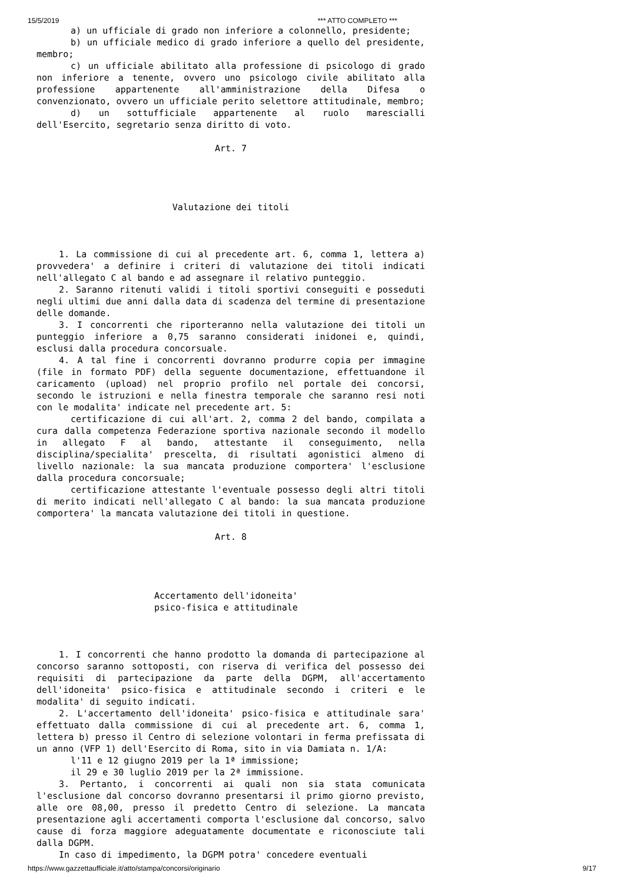15/5/2019 *** ATTO COMPLETO ***
a) un ufficiale di grado non inferiore a colonnello, presidente;
b) un ufficiale medico di grado inferiore a quello del presidente, membro;
c) un ufficiale abilitato alla professione di psicologo di grado non inferiore a tenente, ovvero uno psicologo civile abilitato alla professione appartenente all'amministrazione della Difesa o convenzionato, ovvero un ufficiale perito selettore attitudinale, membro;
d) un sottufficiale appartenente al ruolo marescialli dell'Esercito, segretario senza diritto di voto.
Art. 7
Valutazione dei titoli
1. La commissione di cui al precedente art. 6, comma 1, lettera a) provvedera' a definire i criteri di valutazione dei titoli indicati nell'allegato C al bando e ad assegnare il relativo punteggio.
2. Saranno ritenuti validi i titoli sportivi conseguiti e posseduti negli ultimi due anni dalla data di scadenza del termine di presentazione delle domande.
3. I concorrenti che riporteranno nella valutazione dei titoli un punteggio inferiore a 0,75 saranno considerati inidonei e, quindi, esclusi dalla procedura concorsuale.
4. A tal fine i concorrenti dovranno produrre copia per immagine (file in formato PDF) della seguente documentazione, effettuandone il caricamento (upload) nel proprio profilo nel portale dei concorsi, secondo le istruzioni e nella finestra temporale che saranno resi noti con le modalita' indicate nel precedente art. 5:
certificazione di cui all'art. 2, comma 2 del bando, compilata a cura dalla competenza Federazione sportiva nazionale secondo il modello in allegato F al bando, attestante il conseguimento, nella disciplina/specialita' prescelta, di risultati agonistici almeno di livello nazionale: la sua mancata produzione comportera' l'esclusione dalla procedura concorsuale;
certificazione attestante l'eventuale possesso degli altri titoli di merito indicati nell'allegato C al bando: la sua mancata produzione comportera' la mancata valutazione dei titoli in questione.
Art. 8
Accertamento dell'idoneita'
psico-fisica e attitudinale
1. I concorrenti che hanno prodotto la domanda di partecipazione al concorso saranno sottoposti, con riserva di verifica del possesso dei requisiti di partecipazione da parte della DGPM, all'accertamento dell'idoneita' psico-fisica e attitudinale secondo i criteri e le modalita' di seguito indicati.
2. L'accertamento dell'idoneita' psico-fisica e attitudinale sara' effettuato dalla commissione di cui al precedente art. 6, comma 1, lettera b) presso il Centro di selezione volontari in ferma prefissata di un anno (VFP 1) dell'Esercito di Roma, sito in via Damiata n. 1/A:
l'11 e 12 giugno 2019 per la 1ª immissione;
il 29 e 30 luglio 2019 per la 2ª immissione.
3. Pertanto, i concorrenti ai quali non sia stata comunicata l'esclusione dal concorso dovranno presentarsi il primo giorno previsto, alle ore 08,00, presso il predetto Centro di selezione. La mancata presentazione agli accertamenti comporta l'esclusione dal concorso, salvo cause di forza maggiore adeguatamente documentate e riconosciute tali dalla DGPM.
In caso di impedimento, la DGPM potra' concedere eventuali
https://www.gazzettaufficiale.it/atto/stampa/concorsi/originario 9/17